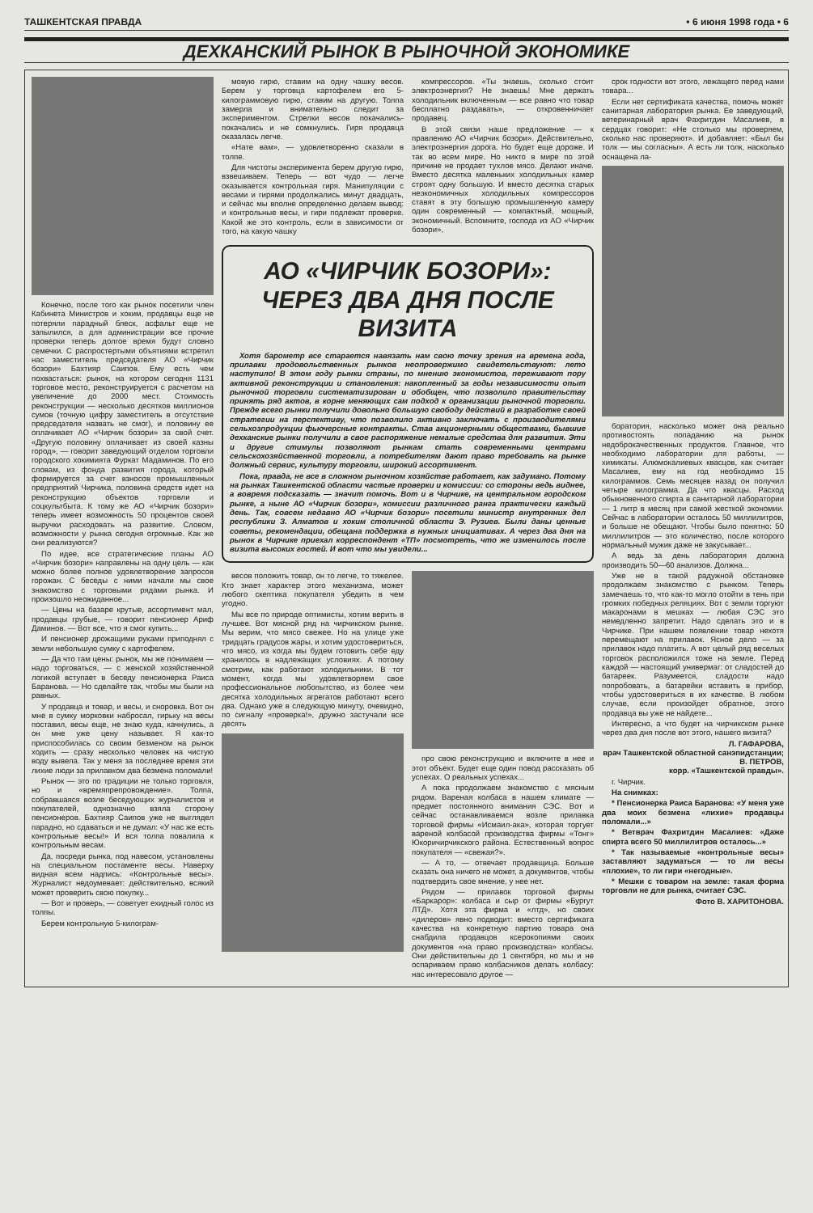ТАШКЕНТСКАЯ ПРАВДА • 6 июня 1998 года • 6
ДЕХКАНСКИЙ РЫНОК В РЫНОЧНОЙ ЭКОНОМИКЕ
Конечно, после того как рынок посетили член Кабинета Министров и хоким, продавцы еще не потеряли парадный блеск, асфальт еще не запылился, а для администрации все прочие проверки теперь долгое время будут словно семечки. С распростертыми объятиями встретил нас заместитель председателя АО «Чирчик бозори» Бахтияр Саипов. Ему есть чем похвастаться: рынок, на котором сегодня 1131 торговое место, реконструируется с расчетом на увеличение до 2000 мест. Стоимость реконструкции — несколько десятков миллионов сумов (точную цифру заместитель в отсутствие председателя назвать не смог), и половину ее оплачивает АО «Чирчик бозори» за свой счет. «Другую половину оплачивает из своей казны город», — говорит заведующий отделом торговли городского хокимията Фуркат Мадаминов. По его словам, из фонда развития города, который формируется за счет взносов промышленных предприятий Чирчика, половина средств идет на реконструкцию объектов торговли и соцкультбыта. К тому же АО «Чирчик бозори» теперь имеет возможность 50 процентов своей выручки расходовать на развитие. Словом, возможности у рынка сегодня огромные. Как же они реализуются?
По идее, все стратегические планы АО «Чирчик бозори» направлены на одну цель — как можно более полное удовлетворение запросов горожан. С беседы с ними начали мы свое знакомство с торговыми рядами рынка. И произошло неожиданное...
— Цены на базаре крутые, ассортимент мал, продавцы грубые, — говорит пенсионер Ариф Даминов. — Вот все, что я смог купить...
И пенсионер дрожащими руками приподнял с земли небольшую сумку с картофелем.
— Да что там цены: рынок, мы же понимаем — надо торговаться, — с женской хозяйственной логикой вступает в беседу пенсионерка Раиса Баранова. — Но сделайте так, чтобы мы были на равных.
У продавца и товар, и весы, и сноровка. Вот он мне в сумку морковки набросал, гирьку на весы поставил, весы еще, не знаю куда, качнулись, а он мне уже цену называет. Я как-то приспособилась со своим безменом на рынок ходить — сразу несколько человек на чистую воду вывела. Так у меня за последнее время эти лихие люди за прилавком два безмена поломали!
Рынок — это по традиции не только торговля, но и «времяпрепровождение». Толпа, собравшаяся возле беседующих журналистов и покупателей, однозначно взяла сторону пенсионеров. Бахтияр Саипов уже не выглядел парадно, но сдаваться и не думал: «У нас же есть контрольные весы!» И вся толпа повалила к контрольным весам.
Да, посреди рынка, под навесом, установлены на специальном постаменте весы. Наверху видная всем надпись: «Контрольные весы». Журналист недоумевает: действительно, всякий может проверить свою покупку...
— Вот и проверь, — советует ехидный голос из толпы.
Берем контрольную 5-килограм-
мовую гирю, ставим на одну чашку весов. Берем у торговца картофелем его 5-килограммовую гирю, ставим на другую. Толпа замерла и внимательно следит за экспериментом. Стрелки весов покачались-покачались и не сомкнулись. Гиря продавца оказалась легче.
«Нате вам», — удовлетворенно сказали в толпе.
Для чистоты эксперимента берем другую гирю, взвешиваем. Теперь — вот чудо — легче оказывается контрольная гиря. Манипуляции с весами и гирями продолжались минут двадцать, и сейчас мы вполне определенно делаем вывод: и контрольные весы, и гири подлежат проверке. Какой же это контроль, если в зависимости от того, на какую чашку
компрессоров. «Ты знаешь, сколько стоит электроэнергия? Не знаешь! Мне держать холодильник включенным — все равно что товар бесплатно раздавать», — откровенничает продавец.
В этой связи наше предложение — к правлению АО «Чирчик бозори». Действительно, электроэнергия дорога. Но будет еще дороже. И так во всем мире. Но никто в мире по этой причине не продает тухлое мясо. Делают иначе. Вместо десятка маленьких холодильных камер строят одну большую. И вместо десятка старых неэкономичных холодильных компрессоров ставят в эту большую промышленную камеру один современный — компактный, мощный, экономичный. Вспомните, господа из АО «Чирчик бозори»,
АО «ЧИРЧИК БОЗОРИ»:
ЧЕРЕЗ ДВА ДНЯ ПОСЛЕ ВИЗИТА
Хотя барометр все старается навязать нам свою точку зрения на времена года, прилавки продовольственных рынков неопровержимо свидетельствуют: лето наступило! В этом году рынки страны, по мнению экономистов, переживают пору активной реконструкции и становления: накопленный за годы независимости опыт рыночной торговли систематизирован и обобщен, что позволило правительству принять ряд актов, в корне меняющих сам подход к организации рыночной торговли. Прежде всего рынки получили довольно большую свободу действий в разработке своей стратегии на перспективу, что позволило активно заключать с производителями сельхозпродукции фьючерсные контракты. Став акционерными обществами, бывшие дехканские рынки получили в свое распоряжение немалые средства для развития. Эти и другие стимулы позволяют рынкам стать современными центрами сельскохозяйственной торговли, а потребителям дают право требовать на рынке должный сервис, культуру торговли, широкий ассортимент.
Пока, правда, не все в сложном рыночном хозяйстве работает, как задумано. Потому на рынках Ташкентской области частые проверки и комиссии: со стороны ведь виднее, а вовремя подсказать — значит помочь. Вот и в Чирчике, на центральном городском рынке, а ныне АО «Чирчик бозори», комиссии различного ранга практически каждый день. Так, совсем недавно АО «Чирчик бозори» посетили министр внутренних дел республики З. Алматов и хоким столичной области Э. Рузиев. Были даны ценные советы, рекомендации, обещана поддержка в нужных инициативах. А через два дня на рынок в Чирчике приехал корреспондент «ТП» посмотреть, что же изменилось после визита высоких гостей. И вот что мы увидели...
весов положить товар, он то легче, то тяжелее. Кто знает характер этого механизма, может любого скептика покупателя убедить в чем угодно.
Мы все по природе оптимисты, хотим верить в лучшее. Вот мясной ряд на чирчикском рынке. Мы верим, что мясо свежее. Но на улице уже тридцать градусов жары, и хотим удостовериться, что мясо, из когда мы будем готовить себе еду хранилось в надлежащих условиях. А потому смотрим, как работают холодильники. В тот момент, когда мы удовлетворяем свое профессиональное любопытство, из более чем десятка холодильных агрегатов работают всего два. Однако уже в следующую минуту, очевидно, по сигналу «проверка!», дружно застучали все десять
про свою реконструкцию и включите в нее и этот объект. Будет еще один повод рассказать об успехах. О реальных успехах...
А пока продолжаем знакомство с мясным рядом. Вареная колбаса в нашем климате — предмет постоянного внимания СЭС. Вот и сейчас останавливаемся возле прилавка торговой фирмы «Исмаил-ака», которая торгует вареной колбасой производства фирмы «Тонг» Юкоричирчикского района. Естественный вопрос покупателя — «свежая?».
— А то, — отвечает продавщица. Больше сказать она ничего не может, а документов, чтобы подтвердить свое мнение, у нее нет.
Рядом — прилавок торговой фирмы «Баркарор»: колбаса и сыр от фирмы «Бургут ЛТД». Хотя эта фирма и «лтд», но своих «дилеров» явно подводит: вместо сертификата качества на конкретную партию товара она снабдила продавцов ксерокопиями своих документов «на право производства» колбасы. Они действительны до 1 сентября, но мы и не оспариваем право колбасников делать колбасу: нас интересовало другое —
срок годности вот этого, лежащего перед нами товара...
Если нет сертификата качества, помочь может санитарная лаборатория рынка. Ее заведующий, ветеринарный врач Фахритдин Масалиев, в сердцах говорит: «Не столько мы проверяем, сколько нас проверяют». И добавляет: «Был бы толк — мы согласны». А есть ли толк, насколько оснащена ла-
боратория, насколько может она реально противостоять попаданию на рынок недоброкачественных продуктов. Главное, что необходимо лаборатории для работы, — химикаты. Алюмокалиевых квасцов, как считает Масалиев, ему на год необходимо 15 килограммов. Семь месяцев назад он получил четыре килограмма. Да что квасцы. Расход обыкновенного спирта в санитарной лаборатории — 1 литр в месяц при самой жесткой экономии. Сейчас в лаборатории осталось 50 миллилитров, и больше не обещают. Чтобы было понятно: 50 миллилитров — это количество, после которого нормальный мужик даже не закусывает...
А ведь за день лаборатория должна производить 50—60 анализов. Должна...
Уже не в такой радужной обстановке продолжаем знакомство с рынком. Теперь замечаешь то, что как-то могло отойти в тень при громких победных реляциях. Вот с земли торгуют макаронами в мешках — любая СЭС это немедленно запретит. Надо сделать это и в Чирчике. При нашем появлении товар нехотя перемещают на прилавок. Ясное дело — за прилавок надо платить. А вот целый ряд веселых торговок расположился тоже на земле. Перед каждой — настоящий универмаг: от сладостей до батареек. Разумеется, сладости надо попробовать, а батарейки вставить в прибор, чтобы удостовериться в их качестве. В любом случае, если произойдет обратное, этого продавца вы уже не найдете...
Интересно, а что будет на чирчикском рынке через два дня после вот этого, нашего визита?
Л. ГАФАРОВА,
врач Ташкентской областной санэпидстанции;
В. ПЕТРОВ,
корр. «Ташкентской правды».
г. Чирчик.
На снимках:
* Пенсионерка Раиса Баранова: «У меня уже два моих безмена «лихие» продавцы поломали...»
* Ветврач Фахритдин Масалиев: «Даже спирта всего 50 миллилитров осталось...»
* Так называемые «контрольные весы» заставляют задуматься — то ли весы «плохие», то ли гири «негодные».
* Мешки с товаром на земле: такая форма торговли не для рынка, считает СЭС.
Фото В. ХАРИТОНОВА.